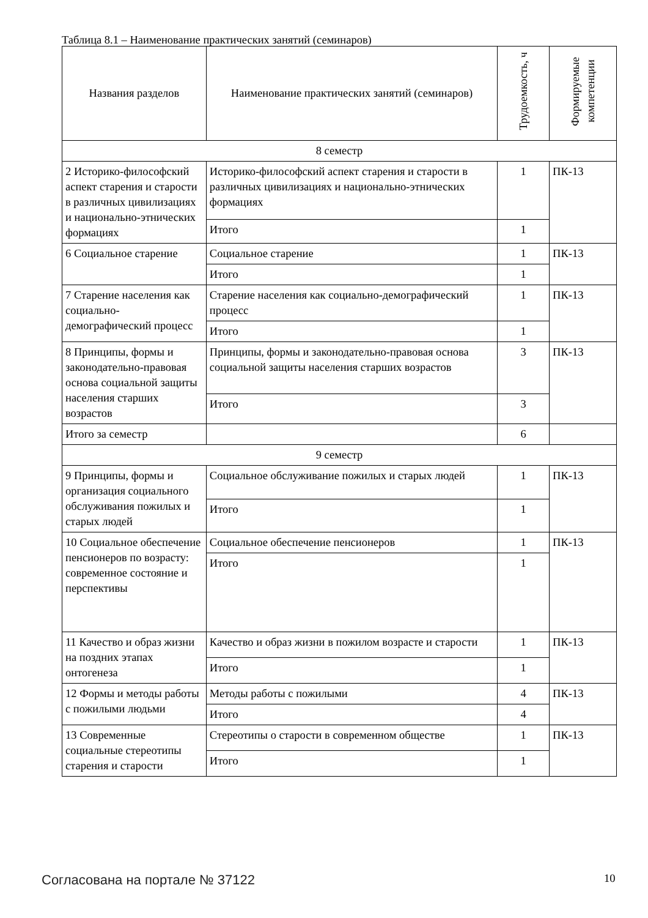Таблица 8.1 – Наименование практических занятий (семинаров)
| Названия разделов | Наименование практических занятий (семинаров) | Трудоемкость, ч | Формируемые компетенции |
| --- | --- | --- | --- |
| 8 семестр | | | |
| 2 Историко-философский аспект старения и старости в различных цивилизациях и национально-этнических формациях | Историко-философский аспект старения и старости в различных цивилизациях и национально-этнических формациях | 1 | ПК-13 |
| | Итого | 1 | |
| 6 Социальное старение | Социальное старение | 1 | ПК-13 |
| | Итого | 1 | |
| 7 Старение населения как социально-демографический процесс | Старение населения как социально-демографический процесс | 1 | ПК-13 |
| | Итого | 1 | |
| 8 Принципы, формы и законодательно-правовая основа социальной защиты населения старших возрастов | Принципы, формы и законодательно-правовая основа социальной защиты населения старших возрастов | 3 | ПК-13 |
| | Итого | 3 | |
| Итого за семестр | | 6 | |
| 9 семестр | | | |
| 9 Принципы, формы и организация социального обслуживания пожилых и старых людей | Социальное обслуживание пожилых и старых людей | 1 | ПК-13 |
| | Итого | 1 | |
| 10 Социальное обеспечение пенсионеров по возрасту: современное состояние и перспективы | Социальное обеспечение пенсионеров | 1 | ПК-13 |
| | Итого | 1 | |
| 11 Качество и образ жизни на поздних этапах онтогенеза | Качество и образ жизни в пожилом возрасте и старости | 1 | ПК-13 |
| | Итого | 1 | |
| 12 Формы и методы работы с пожилыми людьми | Методы работы с пожилыми | 4 | ПК-13 |
| | Итого | 4 | |
| 13 Современные социальные стереотипы старения и старости | Стереотипы о старости в современном обществе | 1 | ПК-13 |
| | Итого | 1 | |
Согласована на портале № 37122 10